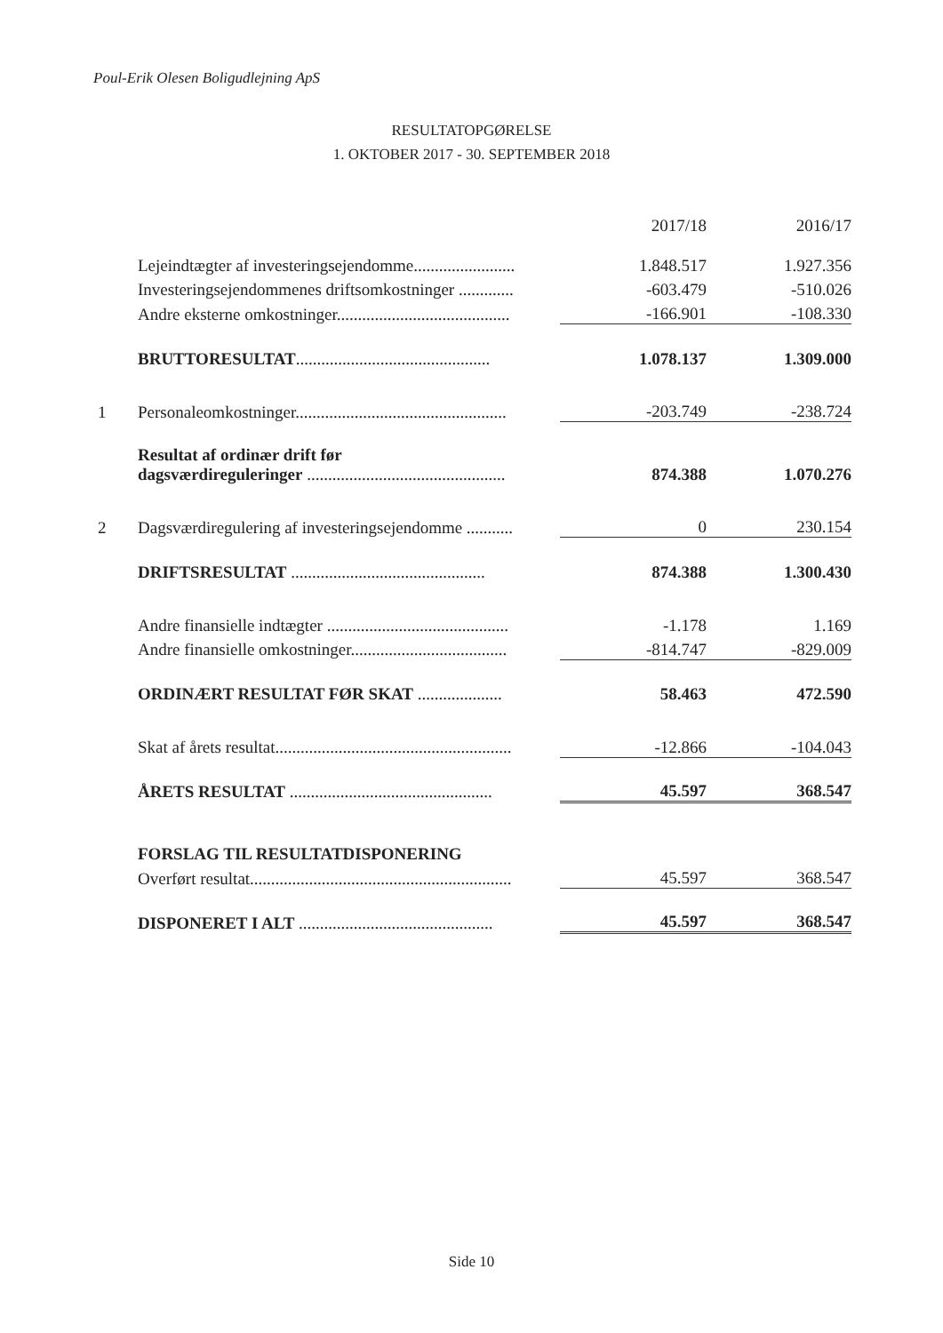Poul-Erik Olesen Boligudlejning ApS
RESULTATOPGØRELSE
1. OKTOBER 2017 - 30. SEPTEMBER 2018
| | | 2017/18 | 2016/17 |
| --- | --- | --- | --- |
| | Lejeindtægter af investeringsejendomme........................ | 1.848.517 | 1.927.356 |
| | Investeringsejendommenes driftsomkostninger ............. | -603.479 | -510.026 |
| | Andre eksterne omkostninger......................................... | -166.901 | -108.330 |
| | BRUTTORESULTAT .............................................. | 1.078.137 | 1.309.000 |
| 1 | Personaleomkostninger.................................................. | -203.749 | -238.724 |
| | Resultat af ordinær drift før dagsværdireguleringer ............................................... | 874.388 | 1.070.276 |
| 2 | Dagsværdiregulering af investeringsejendomme ........... | 0 | 230.154 |
| | DRIFTSRESULTAT .............................................. | 874.388 | 1.300.430 |
| | Andre finansielle indtægter ........................................... | -1.178 | 1.169 |
| | Andre finansielle omkostninger..................................... | -814.747 | -829.009 |
| | ORDINÆRT RESULTAT FØR SKAT .................... | 58.463 | 472.590 |
| | Skat af årets resultat........................................................ | -12.866 | -104.043 |
| | ÅRETS RESULTAT ................................................ | 45.597 | 368.547 |
| | FORSLAG TIL RESULTATDISPONERING | | |
| | Overført resultat.............................................................. | 45.597 | 368.547 |
| | DISPONERET I ALT .............................................. | 45.597 | 368.547 |
Side 10